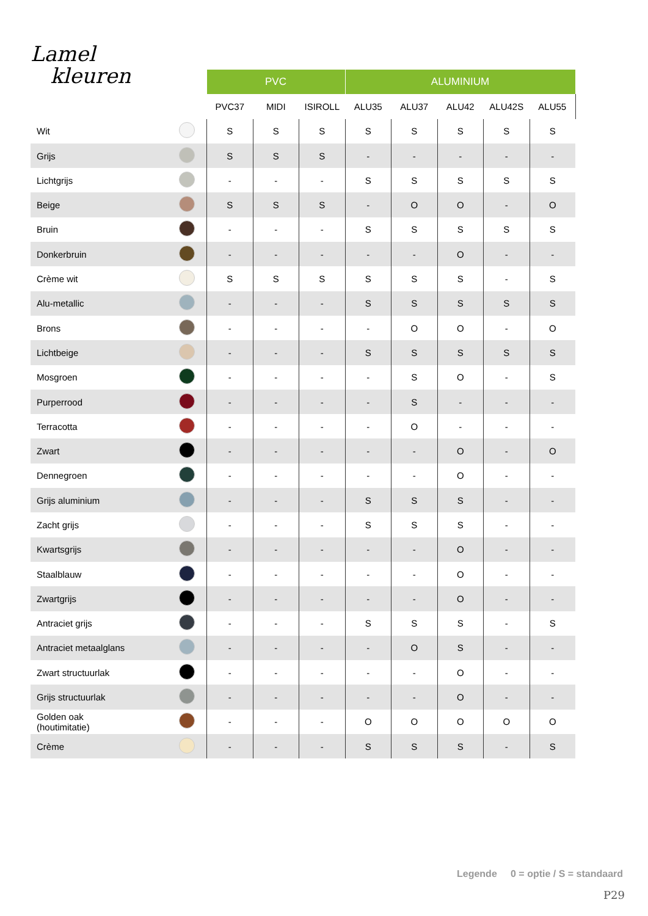Lamel
kleuren
| | | PVC | | | ALUMINIUM | | | | |
| | | PVC37 | MIDI | ISIROLL | ALU35 | ALU37 | ALU42 | ALU42S | ALU55 |
| Wit | | S | S | S | S | S | S | S | S |
| Grijs | | S | S | S | - | - | - | - | - |
| Lichtgrijs | | - | - | - | S | S | S | S | S |
| Beige | | S | S | S | - | O | O | - | O |
| Bruin | | - | - | - | S | S | S | S | S |
| Donkerbruin | | - | - | - | - | - | O | - | - |
| Crème wit | | S | S | S | S | S | S | - | S |
| Alu-metallic | | - | - | - | S | S | S | S | S |
| Brons | | - | - | - | - | O | O | - | O |
| Lichtbeige | | - | - | - | S | S | S | S | S |
| Mosgroen | | - | - | - | - | S | O | - | S |
| Purperrood | | - | - | - | - | S | - | - | - |
| Terracotta | | - | - | - | - | O | - | - | - |
| Zwart | | - | - | - | - | - | O | - | O |
| Dennegroen | | - | - | - | - | - | O | - | - |
| Grijs aluminium | | - | - | - | S | S | S | - | - |
| Zacht grijs | | - | - | - | S | S | S | - | - |
| Kwartsgrijs | | - | - | - | - | - | O | - | - |
| Staalblauw | | - | - | - | - | - | O | - | - |
| Zwartgrijs | | - | - | - | - | - | O | - | - |
| Antraciet grijs | | - | - | - | S | S | S | - | S |
| Antraciet metaalglans | | - | - | - | - | O | S | - | - |
| Zwart structuurlak | | - | - | - | - | - | O | - | - |
| Grijs structuurlak | | - | - | - | - | - | O | - | - |
| Golden oak (houtimitatie) | | - | - | - | O | O | O | O | O |
| Crème | | - | - | - | S | S | S | - | S |
Legende 0 = optie / S = standaard
P29